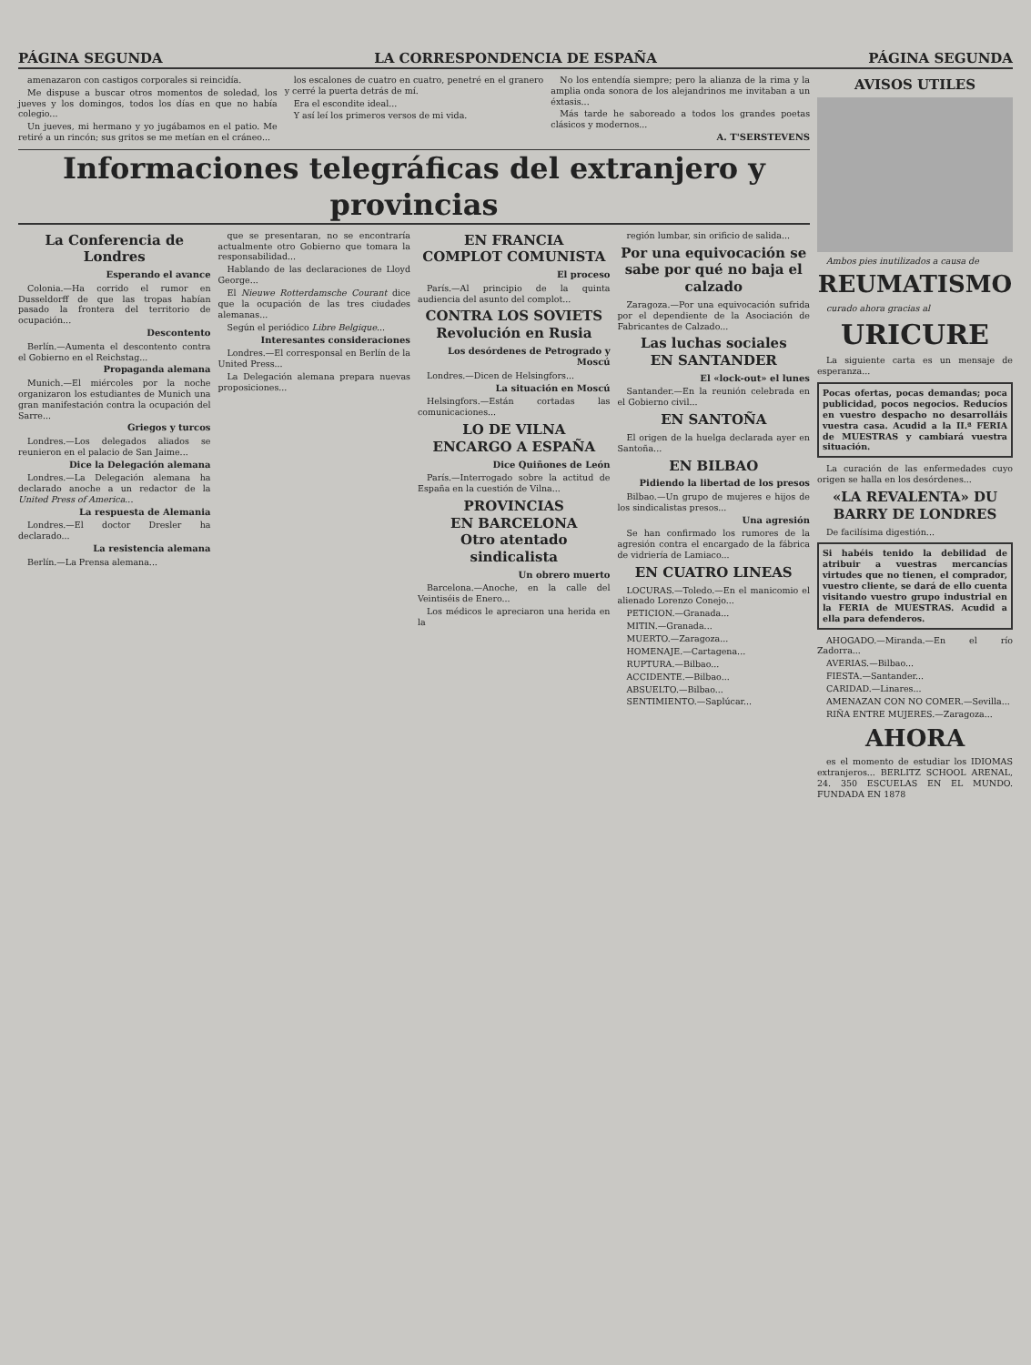PÁGINA SEGUNDA LA CORRESPONDENCIA DE ESPAÑA PÁGINA SEGUNDA
amenazaron con castigos corporales si reincidía.
Me dispuse a buscar otros momentos de soledad, los jueves y los domingos, todos los días en que no había colegio...
Un jueves, mi hermano y yo jugábamos en el patio. Me retiré a un rincón; sus gritos se me metían en el cráneo...
los escalones de cuatro en cuatro, penetré en el granero y cerré la puerta detrás de mí.
Era el escondite ideal...
Y así leí los primeros versos de mi vida.
No los entendía siempre; pero la alianza de la rima y la amplia onda sonora de los alejandrinos me invitaban a un éxtasis...
Más tarde he saboreado a todos los grandes poetas clásicos y modernos...
A. T'SERSTEVENS
Informaciones telegráficas del extranjero y provincias
La Conferencia de Londres
Esperando el avance
Colonia.—Ha corrido el rumor en Dusseldorff de que las tropas habían pasado la frontera del territorio de ocupación...
Descontento
Berlín.—Aumenta el descontento contra el Gobierno en el Reichstag...
Propaganda alemana
Munich.—El miércoles por la noche organizaron los estudiantes de Munich una gran manifestación contra la ocupación del Sarre...
Griegos y turcos
Londres.—Los delegados aliados se reunieron en el palacio de San Jaime...
Dice la Delegación alemana
Londres.—La Delegación alemana ha declarado anoche a un redactor de la United Press of America...
La respuesta de Alemania
Londres.—El doctor Dresler ha declarado...
La resistencia alemana
Berlín.—La Prensa alemana...
que se presentaran, no se encontraría actualmente otro Gobierno que tomara la responsabilidad...
Hablando de las declaraciones de Lloyd George...
El Nieuwe Rotterdamsche Courant dice que la ocupación de las tres ciudades alemanas...
Según el periódico Libre Belgique...
Interesantes consideraciones
Londres.—El corresponsal en Berlín de la United Press...
La Delegación alemana prepara nuevas proposiciones...
EN FRANCIA
COMPLOT COMUNISTA
El proceso
París.—Al principio de la quinta audiencia del asunto del complot...
CONTRA LOS SOVIETS
Revolución en Rusia
Los desórdenes de Petrogrado y Moscú
Londres.—Dicen de Helsingfors...
La situación en Moscú
Helsingfors.—Están cortadas las comunicaciones...
LO DE VILNA
ENCARGO A ESPAÑA
Dice Quiñones de León
París.—Interrogado sobre la actitud de España en la cuestión de Vilna...
PROVINCIAS
EN BARCELONA
Otro atentado sindicalista
Un obrero muerto
Barcelona.—Anoche, en la calle del Veintiséis de Enero...
Los médicos le apreciaron una herida en la
región lumbar, sin orificio de salida...
Por una equivocación se sabe por qué no baja el calzado
Zaragoza.—Por una equivocación sufrida por el dependiente de la Asociación de Fabricantes de Calzado...
Las luchas sociales
EN SANTANDER
El «lock-out» el lunes
Santander.—En la reunión celebrada en el Gobierno civil...
EN SANTOÑA
El origen de la huelga declarada ayer en Santoña...
EN BILBAO
Pidiendo la libertad de los presos
Bilbao.—Un grupo de mujeres e hijos de los sindicalistas presos...
Una agresión
Se han confirmado los rumores de la agresión contra el encargado de la fábrica de vidriería de Lamiaco...
EN CUATRO LINEAS
LOCURAS.—Toledo.—En el manicomio el alienado Lorenzo Conejo...
PETICION.—Granada...
MITIN.—Granada...
MUERTO.—Zaragoza...
HOMENAJE.—Cartagena...
RUPTURA.—Bilbao...
ACCIDENTE.—Bilbao...
ABSUELTO.—Bilbao...
SENTIMIENTO.—Saplúcar...
AVISOS UTILES
Ambos pies inutilizados a causa de
REUMATISMO
curado ahora gracias al
URICURE
La siguiente carta es un mensaje de esperanza...
Pocas ofertas, pocas demandas; poca publicidad, pocos negocios. Reducíos en vuestro despacho no desarrolláis vuestra casa. Acudid a la II.ª FERIA de MUESTRAS y cambiará vuestra situación.
La curación de las enfermedades cuyo origen se halla en los desórdenes...
«LA REVALENTA» DU BARRY DE LONDRES
De facilísima digestión...
Si habéis tenido la debilidad de atribuir a vuestras mercancías virtudes que no tienen, el comprador, vuestro cliente, se dará de ello cuenta visitando vuestro grupo industrial en la FERIA de MUESTRAS. Acudid a ella para defenderos.
AHOGADO.—Miranda.—En el río Zadorra...
AVERIAS.—Bilbao...
FIESTA.—Santander...
CARIDAD.—Linares...
AMENAZAN CON NO COMER.—Sevilla...
RIÑA ENTRE MUJERES.—Zaragoza...
AHORA
es el momento de estudiar los IDIOMAS extranjeros... BERLITZ SCHOOL ARENAL, 24. 350 ESCUELAS EN EL MUNDO. FUNDADA EN 1878